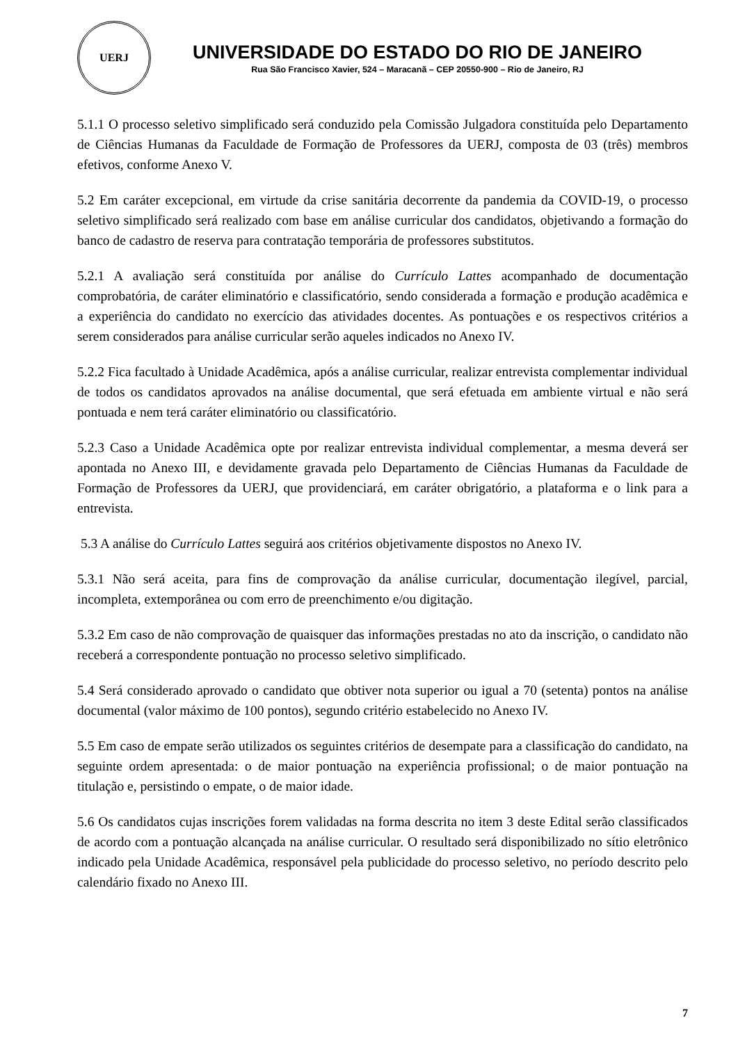UERJ
UNIVERSIDADE DO ESTADO DO RIO DE JANEIRO
Rua São Francisco Xavier, 524 – Maracanã – CEP 20550-900 – Rio de Janeiro, RJ
5.1.1 O processo seletivo simplificado será conduzido pela Comissão Julgadora constituída pelo Departamento de Ciências Humanas da Faculdade de Formação de Professores da UERJ, composta de 03 (três) membros efetivos, conforme Anexo V.
5.2 Em caráter excepcional, em virtude da crise sanitária decorrente da pandemia da COVID-19, o processo seletivo simplificado será realizado com base em análise curricular dos candidatos, objetivando a formação do banco de cadastro de reserva para contratação temporária de professores substitutos.
5.2.1 A avaliação será constituída por análise do Currículo Lattes acompanhado de documentação comprobatória, de caráter eliminatório e classificatório, sendo considerada a formação e produção acadêmica e a experiência do candidato no exercício das atividades docentes. As pontuações e os respectivos critérios a serem considerados para análise curricular serão aqueles indicados no Anexo IV.
5.2.2 Fica facultado à Unidade Acadêmica, após a análise curricular, realizar entrevista complementar individual de todos os candidatos aprovados na análise documental, que será efetuada em ambiente virtual e não será pontuada e nem terá caráter eliminatório ou classificatório.
5.2.3 Caso a Unidade Acadêmica opte por realizar entrevista individual complementar, a mesma deverá ser apontada no Anexo III, e devidamente gravada pelo Departamento de Ciências Humanas da Faculdade de Formação de Professores da UERJ, que providenciará, em caráter obrigatório, a plataforma e o link para a entrevista.
5.3 A análise do Currículo Lattes seguirá aos critérios objetivamente dispostos no Anexo IV.
5.3.1 Não será aceita, para fins de comprovação da análise curricular, documentação ilegível, parcial, incompleta, extemporânea ou com erro de preenchimento e/ou digitação.
5.3.2 Em caso de não comprovação de quaisquer das informações prestadas no ato da inscrição, o candidato não receberá a correspondente pontuação no processo seletivo simplificado.
5.4 Será considerado aprovado o candidato que obtiver nota superior ou igual a 70 (setenta) pontos na análise documental (valor máximo de 100 pontos), segundo critério estabelecido no Anexo IV.
5.5 Em caso de empate serão utilizados os seguintes critérios de desempate para a classificação do candidato, na seguinte ordem apresentada: o de maior pontuação na experiência profissional; o de maior pontuação na titulação e, persistindo o empate, o de maior idade.
5.6 Os candidatos cujas inscrições forem validadas na forma descrita no item 3 deste Edital serão classificados de acordo com a pontuação alcançada na análise curricular. O resultado será disponibilizado no sítio eletrônico indicado pela Unidade Acadêmica, responsável pela publicidade do processo seletivo, no período descrito pelo calendário fixado no Anexo III.
7